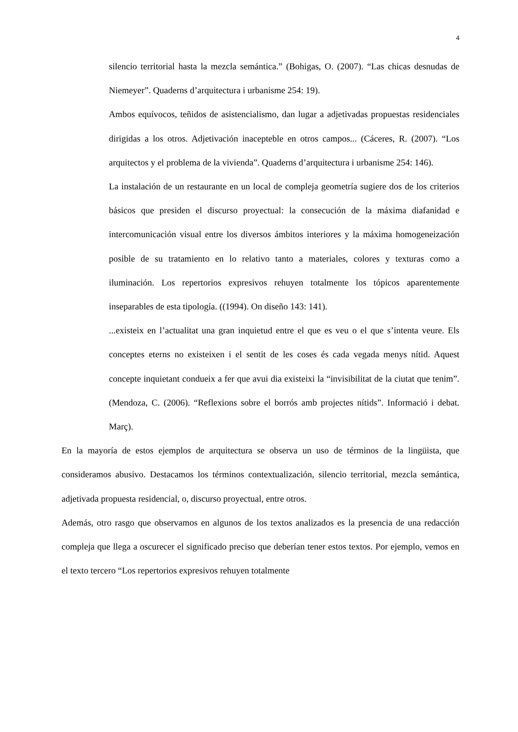4
silencio territorial hasta la mezcla semántica.” (Bohigas, O. (2007). “Las chicas desnudas de Niemeyer”. Quaderns d’arquitectura i urbanisme 254: 19).
Ambos equívocos, teñidos de asistencialismo, dan lugar a adjetivadas propuestas residenciales dirigidas a los otros. Adjetivación inacepteble en otros campos... (Cáceres, R. (2007). “Los arquitectos y el problema de la vivienda”. Quaderns d’arquitectura i urbanisme 254: 146).
La instalación de un restaurante en un local de compleja geometría sugiere dos de los criterios básicos que presiden el discurso proyectual: la consecución de la máxima diafanidad e intercomunicación visual entre los diversos ámbitos interiores y la máxima homogeneización posible de su tratamiento en lo relativo tanto a materiales, colores y texturas como a iluminación. Los repertorios expresivos rehuyen totalmente los tópicos aparentemente inseparables de esta tipología. ((1994). On diseño 143: 141).
...existeix en l’actualitat una gran inquietud entre el que es veu o el que s’intenta veure. Els conceptes eterns no existeixen i el sentit de les coses és cada vegada menys nítid. Aquest concepte inquietant condueix a fer que avui dia existeixi la “invisibilitat de la ciutat que tenim”. (Mendoza, C. (2006). “Reflexions sobre el borrós amb projectes nítids”. Informació i debat. Març).
En la mayoría de estos ejemplos de arquitectura se observa un uso de términos de la lingüista, que consideramos abusivo. Destacamos los términos contextualización, silencio territorial, mezcla semántica, adjetivada propuesta residencial, o, discurso proyectual, entre otros.
Además, otro rasgo que observamos en algunos de los textos analizados es la presencia de una redacción compleja que llega a oscurecer el significado preciso que deberían tener estos textos. Por ejemplo, vemos en el texto tercero “Los repertorios expresivos rehuyen totalmente